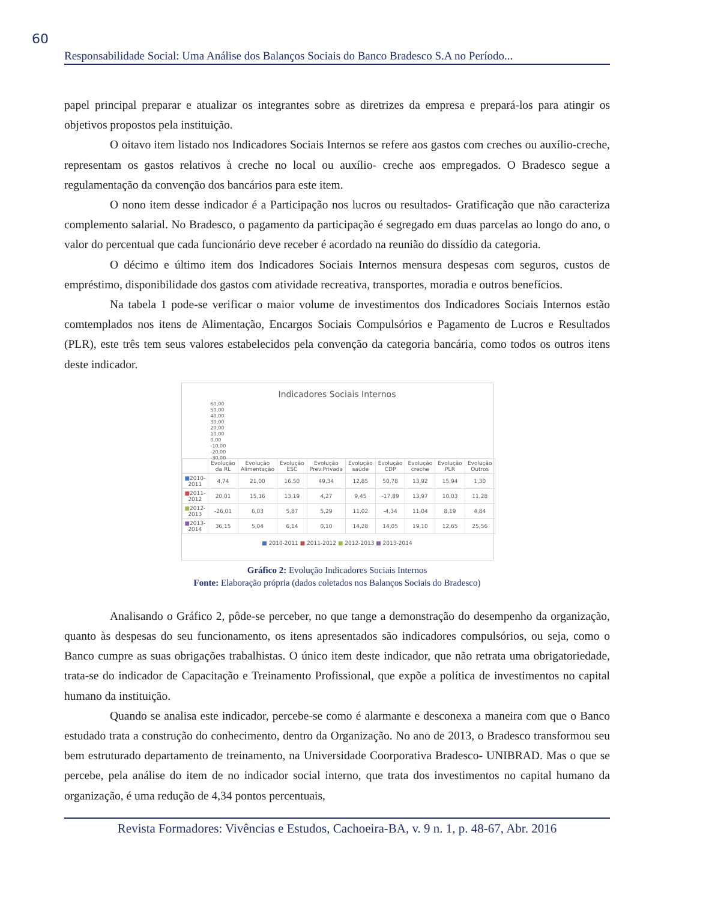60
Responsabilidade Social: Uma Análise dos Balanços Sociais do Banco Bradesco S.A no Período...
papel principal preparar e atualizar os integrantes sobre as diretrizes da empresa e prepará-los para atingir os objetivos propostos pela instituição.
O oitavo item listado nos Indicadores Sociais Internos se refere aos gastos com creches ou auxílio-creche, representam os gastos relativos à creche no local ou auxílio- creche aos empregados. O Bradesco segue a regulamentação da convenção dos bancários para este item.
O nono item desse indicador é a Participação nos lucros ou resultados- Gratificação que não caracteriza complemento salarial. No Bradesco, o pagamento da participação é segregado em duas parcelas ao longo do ano, o valor do percentual que cada funcionário deve receber é acordado na reunião do dissídio da categoria.
O décimo e último item dos Indicadores Sociais Internos mensura despesas com seguros, custos de empréstimo, disponibilidade dos gastos com atividade recreativa, transportes, moradia e outros benefícios.
Na tabela 1 pode-se verificar o maior volume de investimentos dos Indicadores Sociais Internos estão comtemplados nos itens de Alimentação, Encargos Sociais Compulsórios e Pagamento de Lucros e Resultados (PLR), este três tem seus valores estabelecidos pela convenção da categoria bancária, como todos os outros itens deste indicador.
Indicadores Sociais Internos
60,00
50,00
40,00
30,00
20,00
10,00
0,00
-10,00
-20,00
-30,00
| | Evolução da RL | Evolução Alimentação | Evolução ESC | Evolução Prev.Privada | Evolução saúde | Evolução CDP | Evolução creche | Evolução PLR | Evolução Outros |
| --- | --- | --- | --- | --- | --- | --- | --- | --- | --- |
| ■ 2010-2011 | 4,74 | 21,00 | 16,50 | 49,34 | 12,85 | 50,78 | 13,92 | 15,94 | 1,30 |
| ■ 2011-2012 | 20,01 | 15,16 | 13,19 | 4,27 | 9,45 | -17,89 | 13,97 | 10,03 | 11,28 |
| ■ 2012-2013 | -26,01 | 6,03 | 5,87 | 5,29 | 11,02 | -4,34 | 11,04 | 8,19 | 4,84 |
| ■ 2013-2014 | 36,15 | 5,04 | 6,14 | 0,10 | 14,28 | 14,05 | 19,10 | 12,65 | 25,56 |
■ 2010-2011 ■ 2011-2012 ■ 2012-2013 ■ 2013-2014
Gráfico 2: Evolução Indicadores Sociais Internos
Fonte: Elaboração própria (dados coletados nos Balanços Sociais do Bradesco)
Analisando o Gráfico 2, pôde-se perceber, no que tange a demonstração do desempenho da organização, quanto às despesas do seu funcionamento, os itens apresentados são indicadores compulsórios, ou seja, como o Banco cumpre as suas obrigações trabalhistas. O único item deste indicador, que não retrata uma obrigatoriedade, trata-se do indicador de Capacitação e Treinamento Profissional, que expõe a política de investimentos no capital humano da instituição.
Quando se analisa este indicador, percebe-se como é alarmante e desconexa a maneira com que o Banco estudado trata a construção do conhecimento, dentro da Organização. No ano de 2013, o Bradesco transformou seu bem estruturado departamento de treinamento, na Universidade Coorporativa Bradesco- UNIBRAD. Mas o que se percebe, pela análise do item de no indicador social interno, que trata dos investimentos no capital humano da organização, é uma redução de 4,34 pontos percentuais,
Revista Formadores: Vivências e Estudos, Cachoeira-BA, v. 9 n. 1, p. 48-67, Abr. 2016